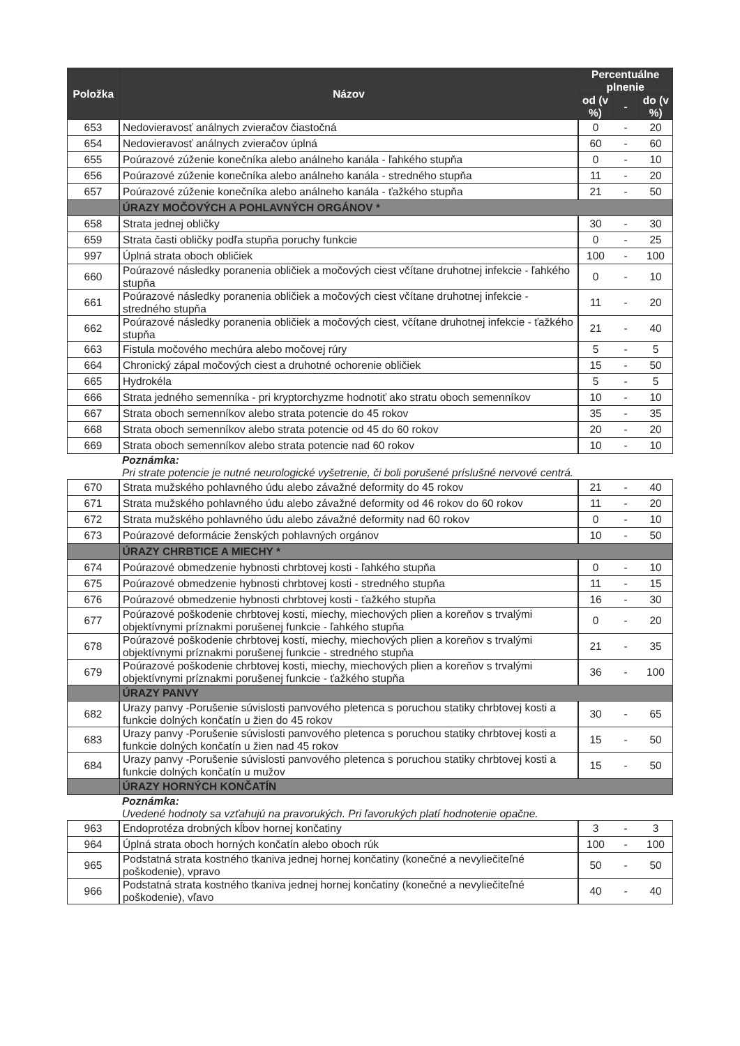| Položka | Názov | Percentuálne plnenie | | |
| --- | --- | --- | --- | --- |
| | | od (v %) | - | do (v %) |
| 653 | Nedovieravosť análnych zvieračov čiastočná | 0 | - | 20 |
| 654 | Nedovieravosť análnych zvieračov úplná | 60 | - | 60 |
| 655 | Poúrazové zúženie konečníka alebo análneho kanála - ľahkého stupňa | 0 | - | 10 |
| 656 | Poúrazové zúženie konečníka alebo análneho kanála - stredného stupňa | 11 | - | 20 |
| 657 | Poúrazové zúženie konečníka alebo análneho kanála - ťažkého stupňa | 21 | - | 50 |
| | ÚRAZY MOČOVÝCH A POHLAVNÝCH ORGÁNOV * | | | |
| 658 | Strata jednej obličky | 30 | - | 30 |
| 659 | Strata časti obličky podľa stupňa poruchy funkcie | 0 | - | 25 |
| 997 | Úplná strata oboch obličiek | 100 | - | 100 |
| 660 | Poúrazové následky poranenia obličiek a močových ciest včítane druhotnej infekcie - ľahkého stupňa | 0 | - | 10 |
| 661 | Poúrazové následky poranenia obličiek a močových ciest včítane druhotnej infekcie - stredného stupňa | 11 | - | 20 |
| 662 | Poúrazové následky poranenia obličiek a močových ciest, včítane druhotnej infekcie - ťažkého stupňa | 21 | - | 40 |
| 663 | Fistula močového mechúra alebo močovej rúry | 5 | - | 5 |
| 664 | Chronický zápal močových ciest a druhotné ochorenie obličiek | 15 | - | 50 |
| 665 | Hydrokéla | 5 | - | 5 |
| 666 | Strata jedného semenníka - pri kryptorchyzme hodnotiť ako stratu oboch semenníkov | 10 | - | 10 |
| 667 | Strata oboch semenníkov alebo strata potencie do 45 rokov | 35 | - | 35 |
| 668 | Strata oboch semenníkov alebo strata potencie od 45 do 60 rokov | 20 | - | 20 |
| 669 | Strata oboch semenníkov alebo strata potencie nad 60 rokov | 10 | - | 10 |
| | Poznámka: Pri strate potencie je nutné neurologické vyšetrenie, či boli porušené príslušné nervové centrá. | | | |
| 670 | Strata mužského pohlavného údu alebo závažné deformity do 45 rokov | 21 | - | 40 |
| 671 | Strata mužského pohlavného údu alebo závažné deformity od 46 rokov do 60 rokov | 11 | - | 20 |
| 672 | Strata mužského pohlavného údu alebo závažné deformity nad 60 rokov | 0 | - | 10 |
| 673 | Poúrazové deformácie ženských pohlavných orgánov | 10 | - | 50 |
| | ÚRAZY CHRBTICE A MIECHY * | | | |
| 674 | Poúrazové obmedzenie hybnosti chrbtovej kosti - ľahkého stupňa | 0 | - | 10 |
| 675 | Poúrazové obmedzenie hybnosti chrbtovej kosti - stredného stupňa | 11 | - | 15 |
| 676 | Poúrazové obmedzenie hybnosti chrbtovej kosti - ťažkého stupňa | 16 | - | 30 |
| 677 | Poúrazové poškodenie chrbtovej kosti, miechy, miechových plien a koreňov s trvalými objektívnymi príznakmi porušenej funkcie - ľahkého stupňa | 0 | - | 20 |
| 678 | Poúrazové poškodenie chrbtovej kosti, miechy, miechových plien a koreňov s trvalými objektívnymi príznakmi porušenej funkcie - stredného stupňa | 21 | - | 35 |
| 679 | Poúrazové poškodenie chrbtovej kosti, miechy, miechových plien a koreňov s trvalými objektívnymi príznakmi porušenej funkcie - ťažkého stupňa | 36 | - | 100 |
| | ÚRAZY PANVY | | | |
| 682 | Urazy panvy -Porušenie súvislosti panvového pletenca s poruchou statiky chrbtovej kosti a funkcie dolných končatín u žien do 45 rokov | 30 | - | 65 |
| 683 | Urazy panvy -Porušenie súvislosti panvového pletenca s poruchou statiky chrbtovej kosti a funkcie dolných končatín u žien nad 45 rokov | 15 | - | 50 |
| 684 | Urazy panvy -Porušenie súvislosti panvového pletenca s poruchou statiky chrbtovej kosti a funkcie dolných končatín u mužov | 15 | - | 50 |
| | ÚRAZY HORNÝCH KONČATÍN | | | |
| | Poznámka: Uvedené hodnoty sa vzťahujú na pravorukých. Pri ľavorukých platí hodnotenie opačne. | | | |
| 963 | Endoprotéza drobných kĺbov hornej končatiny | 3 | - | 3 |
| 964 | Úplná strata oboch horných končatín alebo oboch rúk | 100 | - | 100 |
| 965 | Podstatná strata kostného tkaniva jednej hornej končatiny (konečné a nevyliečiteľné poškodenie), vpravo | 50 | - | 50 |
| 966 | Podstatná strata kostného tkaniva jednej hornej končatiny (konečné a nevyliečiteľné poškodenie), vľavo | 40 | - | 40 |